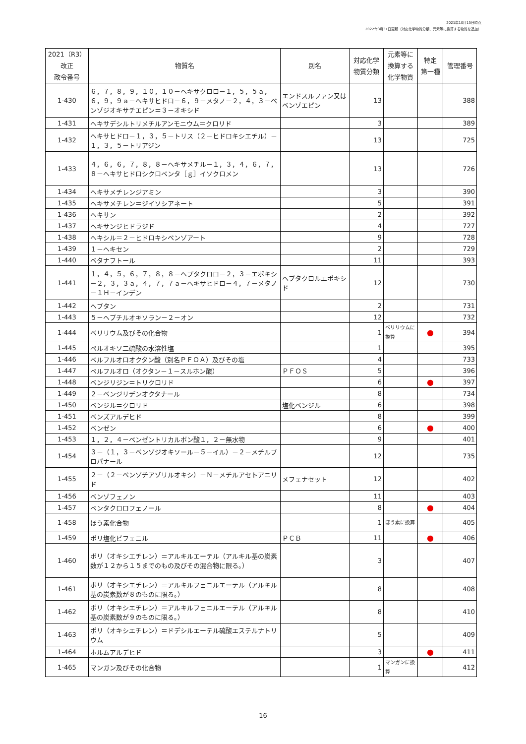2021年10月15日時点
2022年3月31日更新（対応化学物質分類、元素等に換算する物質を追加）
| 2021（R3） 改正 政令番号 | 物質名 | 別名 | 対応化学 物質分類 | 元素等に 換算する 化学物質 | 特定 第一種 | 管理番号 |
| --- | --- | --- | --- | --- | --- | --- |
| 1-430 | ６，７，８，９，１０，１０－ヘキサクロロ－１，５，５ａ，６，９，９ａ－ヘキサヒドロ－６，９－メタノ－２，４，３－ベンゾジオキサチエピン＝３－オキシド | エンドスルファン又はベンゾエピン | 13 | | | 388 |
| 1-431 | ヘキサデシルトリメチルアンモニウム＝クロリド | | 3 | | | 389 |
| 1-432 | ヘキサヒドロ－１，３，５－トリス（２－ヒドロキシエチル）－１，３，５－トリアジン | | 13 | | | 725 |
| 1-433 | ４，６，６，７，８，８－ヘキサメチル－１，３，４，６，７，８－ヘキサヒドロシクロペンタ［ｇ］イソクロメン | | 13 | | | 726 |
| 1-434 | ヘキサメチレンジアミン | | 3 | | | 390 |
| 1-435 | ヘキサメチレン＝ジイソシアネート | | 5 | | | 391 |
| 1-436 | ヘキサン | | 2 | | | 392 |
| 1-437 | ヘキサンジヒドラジド | | 4 | | | 727 |
| 1-438 | ヘキシル＝２－ヒドロキシベンゾアート | | 9 | | | 728 |
| 1-439 | １－ヘキセン | | 2 | | | 729 |
| 1-440 | ベタナフトール | | 11 | | | 393 |
| 1-441 | １，４，５，６，７，８，８－ヘプタクロロ－２，３－エポキシ－２，３，３ａ，４，７，７ａ－ヘキサヒドロ－４，７－メタノ－１Ｈ－インデン | ヘプタクロルエポキシド | 12 | | | 730 |
| 1-442 | ヘプタン | | 2 | | | 731 |
| 1-443 | ５－ヘプチルオキソラン－２－オン | | 12 | | | 732 |
| 1-444 | ベリリウム及びその化合物 | | 1 | ベリリウムに換算 | ● | 394 |
| 1-445 | ペルオキソ二硫酸の水溶性塩 | | 1 | | | 395 |
| 1-446 | ペルフルオロオクタン酸（別名ＰＦＯＡ）及びその塩 | | 4 | | | 733 |
| 1-447 | ペルフルオロ（オクタン－１－スルホン酸） | ＰＦＯＳ | 5 | | | 396 |
| 1-448 | ベンジリジン＝トリクロリド | | 6 | | ● | 397 |
| 1-449 | ２－ベンジリデンオクタナール | | 8 | | | 734 |
| 1-450 | ベンジル＝クロリド | 塩化ベンジル | 6 | | | 398 |
| 1-451 | ベンズアルデヒド | | 8 | | | 399 |
| 1-452 | ベンゼン | | 6 | | ● | 400 |
| 1-453 | １，２，４－ベンゼントリカルボン酸１，２－無水物 | | 9 | | | 401 |
| 1-454 | ３－（１，３－ベンゾジオキソール－５－イル）－２－メチルプロパナール | | 12 | | | 735 |
| 1-455 | ２－（２－ベンゾチアゾリルオキシ）－Ｎ－メチルアセトアニリド | メフェナセット | 12 | | | 402 |
| 1-456 | ベンゾフェノン | | 11 | | | 403 |
| 1-457 | ペンタクロロフェノール | | 8 | | ● | 404 |
| 1-458 | ほう素化合物 | | 1 | ほう素に換算 | | 405 |
| 1-459 | ポリ塩化ビフェニル | ＰＣＢ | 11 | | ● | 406 |
| 1-460 | ポリ（オキシエチレン）＝アルキルエーテル（アルキル基の炭素数が１２から１５までのもの及びその混合物に限る。） | | 3 | | | 407 |
| 1-461 | ポリ（オキシエチレン）＝アルキルフェニルエーテル（アルキル基の炭素数が８のものに限る。） | | 8 | | | 408 |
| 1-462 | ポリ（オキシエチレン）＝アルキルフェニルエーテル（アルキル基の炭素数が９のものに限る。） | | 8 | | | 410 |
| 1-463 | ポリ（オキシエチレン）＝ドデシルエーテル硫酸エステルナトリウム | | 5 | | | 409 |
| 1-464 | ホルムアルデヒド | | 3 | | ● | 411 |
| 1-465 | マンガン及びその化合物 | | 1 | マンガンに換算 | | 412 |
16